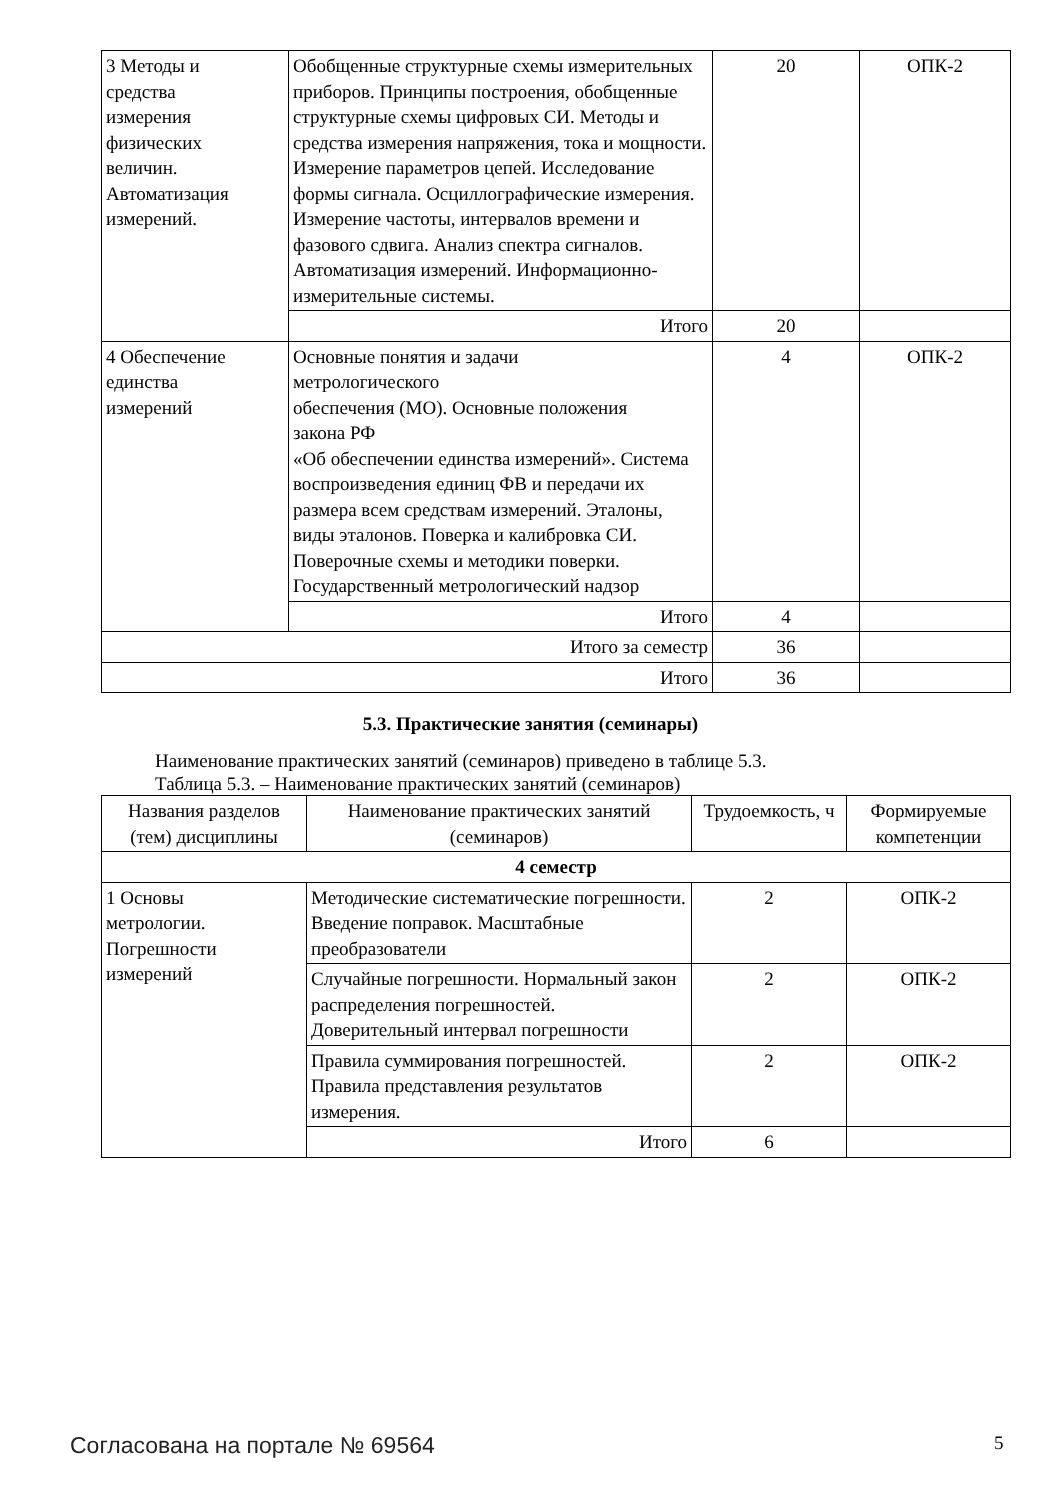| 3 Методы и средства измерения физических величин. Автоматизация измерений. | Обобщенные структурные схемы измерительных приборов. Принципы построения, обобщенные структурные схемы цифровых СИ. Методы и средства измерения напряжения, тока и мощности. Измерение параметров цепей. Исследование формы сигнала. Осциллографические измерения. Измерение частоты, интервалов времени и фазового сдвига. Анализ спектра сигналов. Автоматизация измерений. Информационно-измерительные системы. | 20 | ОПК-2 |
| | Итого | 20 | |
| 4 Обеспечение единства измерений | Основные понятия и задачи метрологического обеспечения (МО). Основные положения закона РФ «Об обеспечении единства измерений». Система воспроизведения единиц ФВ и передачи их размера всем средствам измерений. Эталоны, виды эталонов. Поверка и калибровка СИ. Поверочные схемы и методики поверки. Государственный метрологический надзор | 4 | ОПК-2 |
| | Итого | 4 | |
| Итого за семестр | | 36 | |
| Итого | | 36 | |
5.3. Практические занятия (семинары)
Наименование практических занятий (семинаров) приведено в таблице 5.3.
Таблица 5.3. – Наименование практических занятий (семинаров)
| Названия разделов (тем) дисциплины | Наименование практических занятий (семинаров) | Трудоемкость, ч | Формируемые компетенции |
| --- | --- | --- | --- |
| 4 семестр | | | |
| 1 Основы метрологии. Погрешности измерений | Методические систематические погрешности. Введение поправок. Масштабные преобразователи | 2 | ОПК-2 |
| | Случайные погрешности. Нормальный закон распределения погрешностей. Доверительный интервал погрешности | 2 | ОПК-2 |
| | Правила суммирования погрешностей. Правила представления результатов измерения. | 2 | ОПК-2 |
| | Итого | 6 | |
Согласована на портале № 69564 5